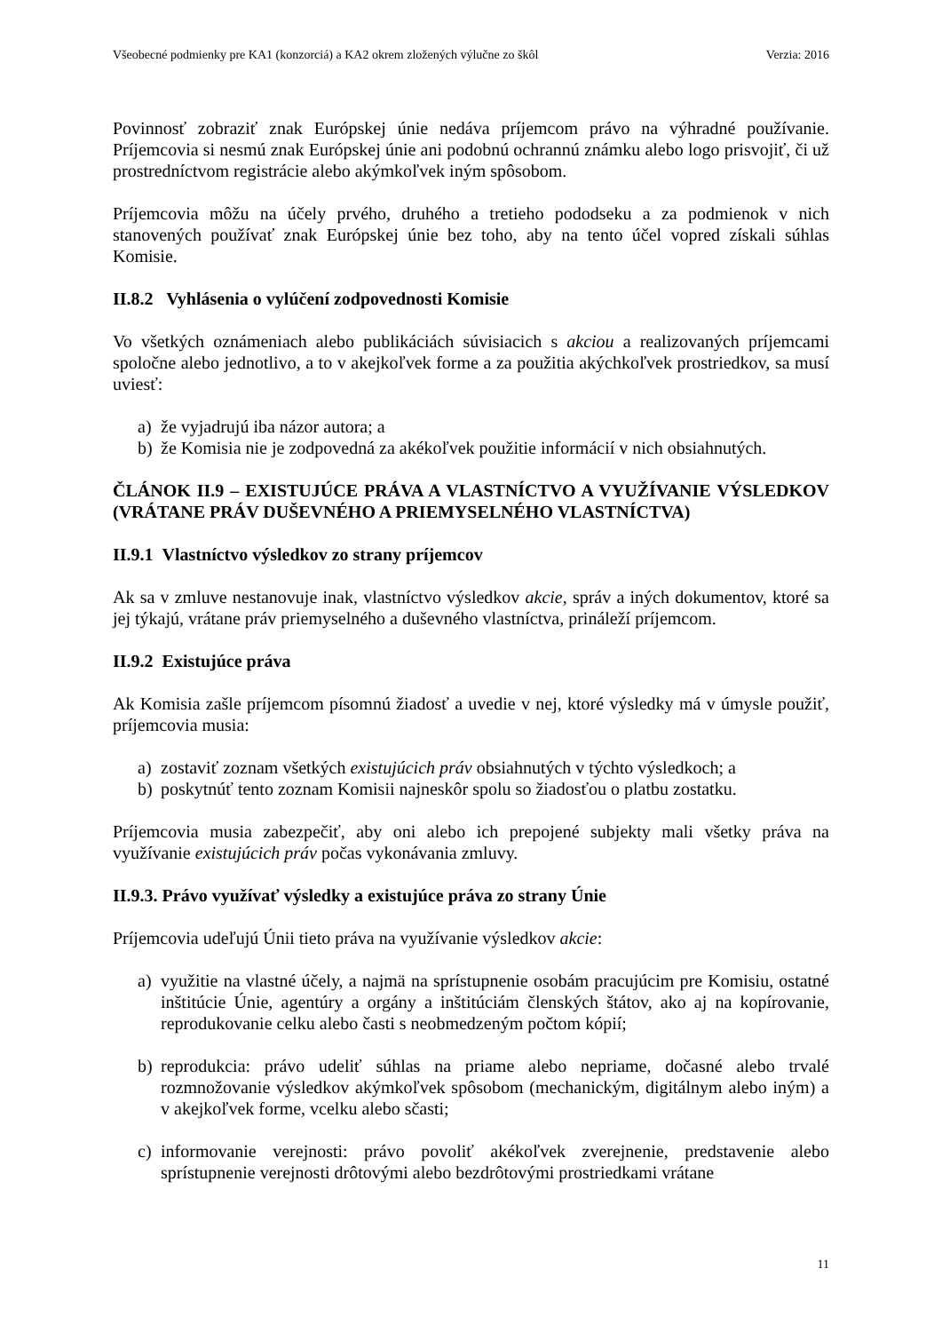Všeobecné podmienky pre KA1 (konzorciá) a KA2 okrem zložených výlučne zo škôl Verzia: 2016
Povinnosť zobraziť znak Európskej únie nedáva príjemcom právo na výhradné používanie. Príjemcovia si nesmú znak Európskej únie ani podobnú ochrannú známku alebo logo prisvojiť, či už prostredníctvom registrácie alebo akýmkoľvek iným spôsobom.
Príjemcovia môžu na účely prvého, druhého a tretieho pododseku a za podmienok v nich stanovených používať znak Európskej únie bez toho, aby na tento účel vopred získali súhlas Komisie.
II.8.2 Vyhlásenia o vylúčení zodpovednosti Komisie
Vo všetkých oznámeniach alebo publikáciách súvisiacich s akciou a realizovaných príjemcami spoločne alebo jednotlivo, a to v akejkoľvek forme a za použitia akýchkoľvek prostriedkov, sa musí uviesť:
a) že vyjadrujú iba názor autora; a
b) že Komisia nie je zodpovedná za akékoľvek použitie informácií v nich obsiahnutých.
ČLÁNOK II.9 – EXISTUJÚCE PRÁVA A VLASTNÍCTVO A VYUŽÍVANIE VÝSLEDKOV (VRÁTANE PRÁV DUŠEVNÉHO A PRIEMYSELNÉHO VLASTNÍCTVA)
II.9.1 Vlastníctvo výsledkov zo strany príjemcov
Ak sa v zmluve nestanovuje inak, vlastníctvo výsledkov akcie, správ a iných dokumentov, ktoré sa jej týkajú, vrátane práv priemyselného a duševného vlastníctva, prináleží príjemcom.
II.9.2 Existujúce práva
Ak Komisia zašle príjemcom písomnú žiadosť a uvedie v nej, ktoré výsledky má v úmysle použiť, príjemcovia musia:
a) zostaviť zoznam všetkých existujúcich práv obsiahnutých v týchto výsledkoch; a
b) poskytnúť tento zoznam Komisii najneskôr spolu so žiadosťou o platbu zostatku.
Príjemcovia musia zabezpečiť, aby oni alebo ich prepojené subjekty mali všetky práva na využívanie existujúcich práv počas vykonávania zmluvy.
II.9.3. Právo využívať výsledky a existujúce práva zo strany Únie
Príjemcovia udeľujú Únii tieto práva na využívanie výsledkov akcie:
a) využitie na vlastné účely, a najmä na sprístupnenie osobám pracujúcim pre Komisiu, ostatné inštitúcie Únie, agentúry a orgány a inštitúciám členských štátov, ako aj na kopírovanie, reprodukovanie celku alebo časti s neobmedzeným počtom kópií;
b) reprodukcia: právo udeliť súhlas na priame alebo nepriame, dočasné alebo trvalé rozmnožovanie výsledkov akýmkoľvek spôsobom (mechanickým, digitálnym alebo iným) a v akejkoľvek forme, vcelku alebo sčasti;
c) informovanie verejnosti: právo povoliť akékoľvek zverejnenie, predstavenie alebo sprístupnenie verejnosti drôtovými alebo bezdrôtovými prostriedkami vrátane
11